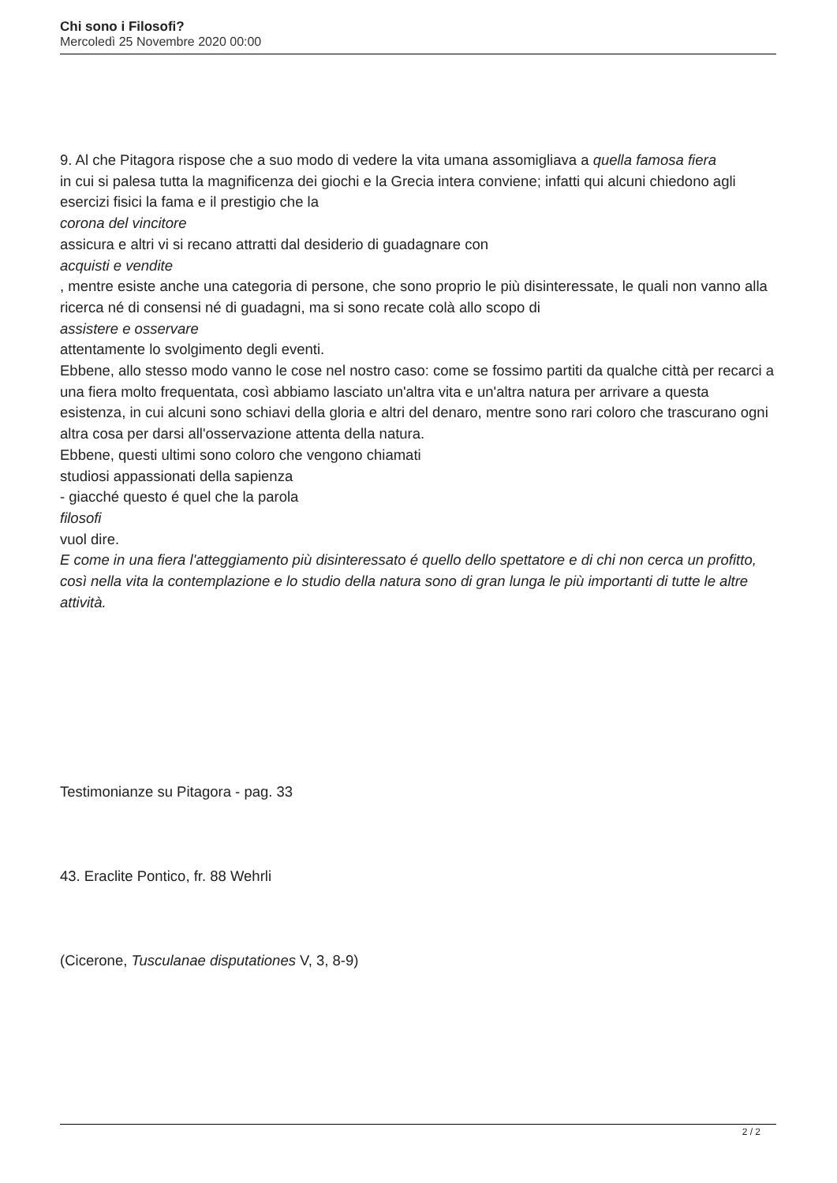Chi sono i Filosofi?
Mercoledì 25 Novembre 2020 00:00
9. Al che Pitagora rispose che a suo modo di vedere la vita umana assomigliava a quella famosa fiera
in cui si palesa tutta la magnificenza dei giochi e la Grecia intera conviene; infatti qui alcuni chiedono agli esercizi fisici la fama e il prestigio che la
corona del vincitore
assicura e altri vi si recano attratti dal desiderio di guadagnare con
acquisti e vendite
, mentre esiste anche una categoria di persone, che sono proprio le più disinteressate, le quali non vanno alla ricerca né di consensi né di guadagni, ma si sono recate colà allo scopo di
assistere e osservare
attentamente lo svolgimento degli eventi.
Ebbene, allo stesso modo vanno le cose nel nostro caso: come se fossimo partiti da qualche città per recarci a una fiera molto frequentata, così abbiamo lasciato un'altra vita e un'altra natura per arrivare a questa esistenza, in cui alcuni sono schiavi della gloria e altri del denaro, mentre sono rari coloro che trascurano ogni altra cosa per darsi all'osservazione attenta della natura.
Ebbene, questi ultimi sono coloro che vengono chiamati
studiosi appassionati della sapienza
- giacché questo é quel che la parola
filosofi
vuol dire.
E come in una fiera l'atteggiamento più disinteressato é quello dello spettatore e di chi non cerca un profitto, così nella vita la contemplazione e lo studio della natura sono di gran lunga le più importanti di tutte le altre attività.
Testimonianze su Pitagora - pag. 33
43. Eraclite Pontico, fr. 88 Wehrli
(Cicerone, Tusculanae disputationes V, 3, 8-9)
2 / 2